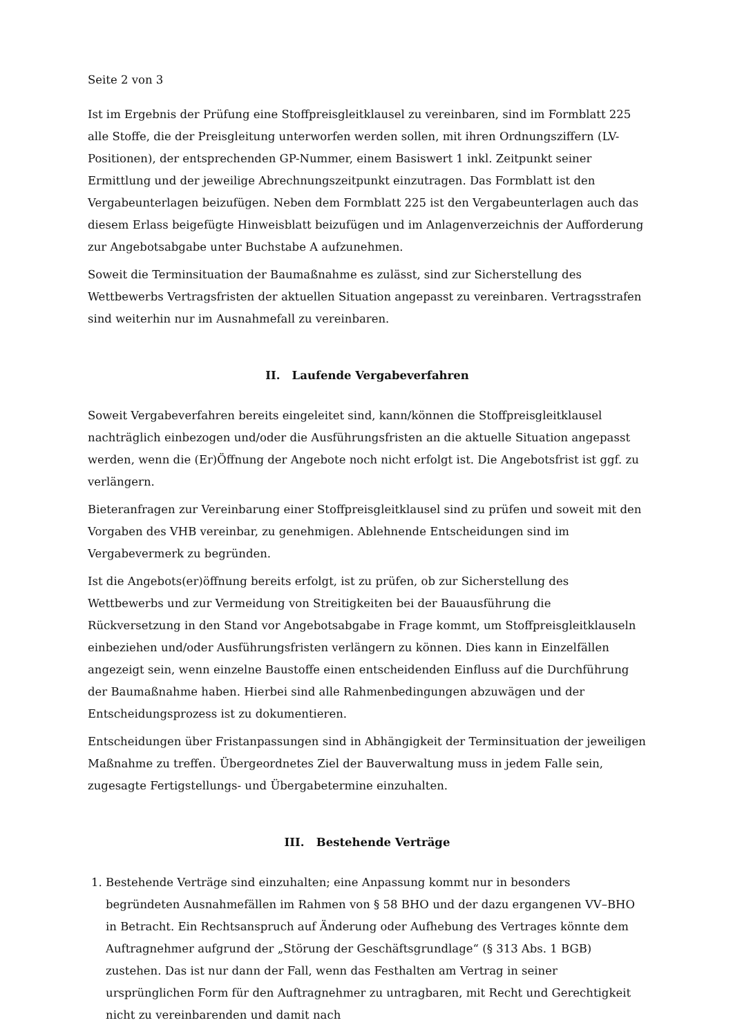Seite 2 von 3
Ist im Ergebnis der Prüfung eine Stoffpreisgleitklausel zu vereinbaren, sind im Formblatt 225 alle Stoffe, die der Preisgleitung unterworfen werden sollen, mit ihren Ordnungsziffern (LV-Positionen), der entsprechenden GP-Nummer, einem Basiswert 1 inkl. Zeitpunkt seiner Ermittlung und der jeweilige Abrechnungszeitpunkt einzutragen. Das Formblatt ist den Vergabeunterlagen beizufügen. Neben dem Formblatt 225 ist den Vergabeunterlagen auch das diesem Erlass beigefügte Hinweisblatt beizufügen und im Anlagenverzeichnis der Aufforderung zur Angebotsabgabe unter Buchstabe A aufzunehmen.
Soweit die Terminsituation der Baumaßnahme es zulässt, sind zur Sicherstellung des Wettbewerbs Vertragsfristen der aktuellen Situation angepasst zu vereinbaren. Vertragsstrafen sind weiterhin nur im Ausnahmefall zu vereinbaren.
II. Laufende Vergabeverfahren
Soweit Vergabeverfahren bereits eingeleitet sind, kann/können die Stoffpreisgleitklausel nachträglich einbezogen und/oder die Ausführungsfristen an die aktuelle Situation angepasst werden, wenn die (Er)Öffnung der Angebote noch nicht erfolgt ist. Die Angebotsfrist ist ggf. zu verlängern.
Bieteranfragen zur Vereinbarung einer Stoffpreisgleitklausel sind zu prüfen und soweit mit den Vorgaben des VHB vereinbar, zu genehmigen. Ablehnende Entscheidungen sind im Vergabevermerk zu begründen.
Ist die Angebots(er)öffnung bereits erfolgt, ist zu prüfen, ob zur Sicherstellung des Wettbewerbs und zur Vermeidung von Streitigkeiten bei der Bauausführung die Rückversetzung in den Stand vor Angebotsabgabe in Frage kommt, um Stoffpreisgleitklauseln einbeziehen und/oder Ausführungsfristen verlängern zu können. Dies kann in Einzelfällen angezeigt sein, wenn einzelne Baustoffe einen entscheidenden Einfluss auf die Durchführung der Baumaßnahme haben. Hierbei sind alle Rahmenbedingungen abzuwägen und der Entscheidungsprozess ist zu dokumentieren.
Entscheidungen über Fristanpassungen sind in Abhängigkeit der Terminsituation der jeweiligen Maßnahme zu treffen. Übergeordnetes Ziel der Bauverwaltung muss in jedem Falle sein, zugesagte Fertigstellungs- und Übergabetermine einzuhalten.
III. Bestehende Verträge
1. Bestehende Verträge sind einzuhalten; eine Anpassung kommt nur in besonders begründeten Ausnahmefällen im Rahmen von § 58 BHO und der dazu ergangenen VV–BHO in Betracht. Ein Rechtsanspruch auf Änderung oder Aufhebung des Vertrages könnte dem Auftragnehmer aufgrund der „Störung der Geschäftsgrundlage“ (§ 313 Abs. 1 BGB) zustehen. Das ist nur dann der Fall, wenn das Festhalten am Vertrag in seiner ursprünglichen Form für den Auftragnehmer zu untragbaren, mit Recht und Gerechtigkeit nicht zu vereinbarenden und damit nach